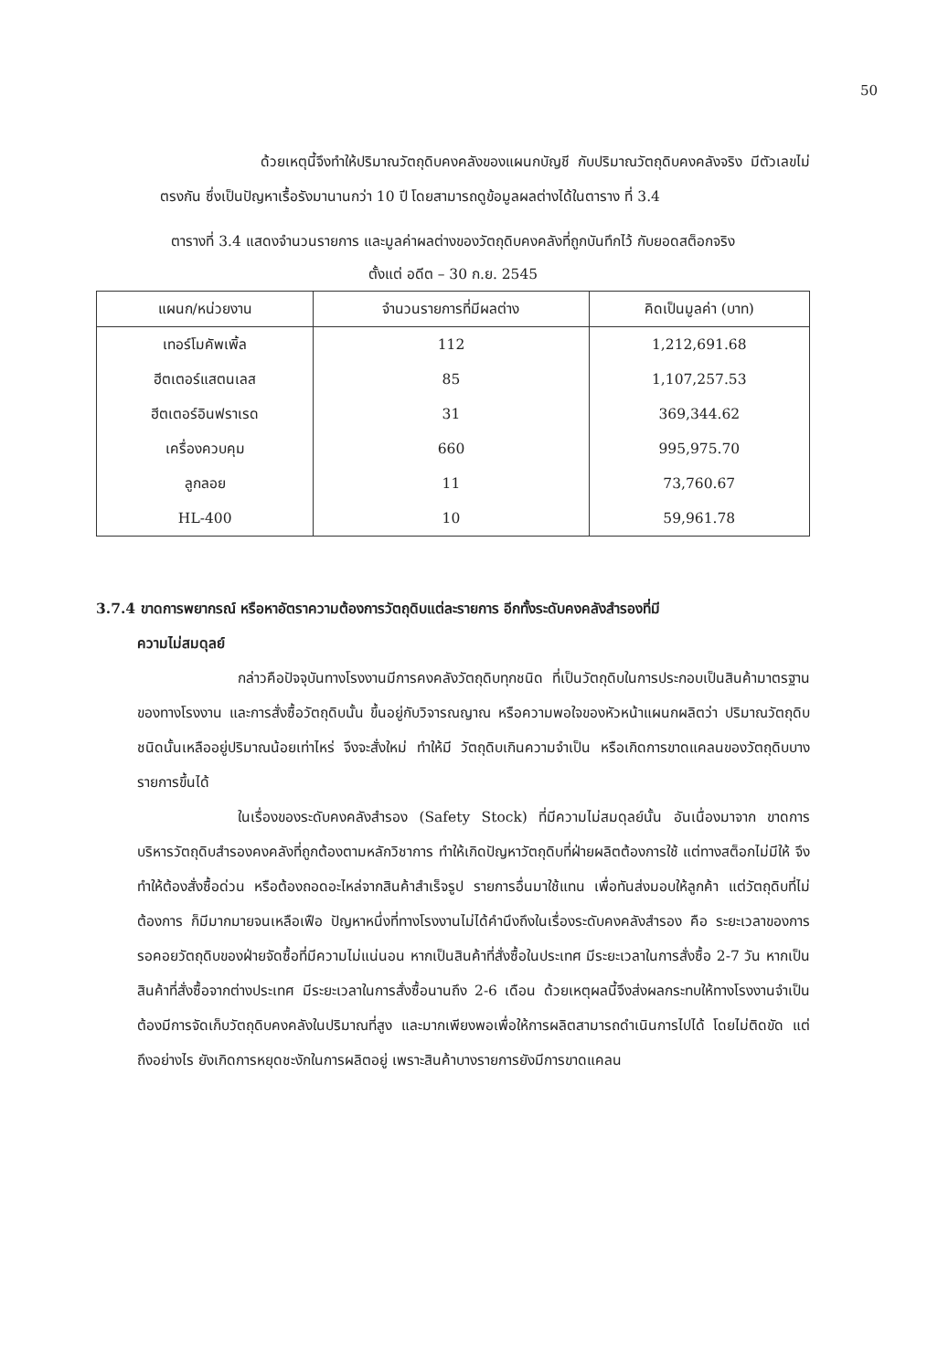50
ด้วยเหตุนี้จึงทำให้ปริมาณวัตถุดิบคงคลังของแผนกบัญชี กับปริมาณวัตถุดิบคงคลังจริง มีตัวเลขไม่ตรงกัน ซึ่งเป็นปัญหาเรื้อรังมานานกว่า 10 ปี โดยสามารถดูข้อมูลผลต่างได้ในตาราง ที่ 3.4
ตารางที่ 3.4 แสดงจำนวนรายการ และมูลค่าผลต่างของวัตถุดิบคงคลังที่ถูกบันทึกไว้ กับยอดสต็อกจริง
ตั้งแต่ อดีต – 30 ก.ย. 2545
| แผนก/หน่วยงาน | จำนวนรายการที่มีผลต่าง | คิดเป็นมูลค่า (บาท) |
| --- | --- | --- |
| เทอร์โมคัพเพิ้ล | 112 | 1,212,691.68 |
| ฮีตเตอร์แสตนเลส | 85 | 1,107,257.53 |
| ฮีตเตอร์อินฟราเรด | 31 | 369,344.62 |
| เครื่องควบคุม | 660 | 995,975.70 |
| ลูกลอย | 11 | 73,760.67 |
| HL-400 | 10 | 59,961.78 |
3.7.4 ขาดการพยากรณ์ หรือหาอัตราความต้องการวัตถุดิบแต่ละรายการ อีกทั้งระดับคงคลังสำรองที่มี
ความไม่สมดุลย์
กล่าวคือปัจจุบันทางโรงงานมีการคงคลังวัตถุดิบทุกชนิด ที่เป็นวัตถุดิบในการประกอบเป็นสินค้ามาตรฐานของทางโรงงาน และการสั่งซื้อวัตถุดิบนั้น ขึ้นอยู่กับวิจารณญาณ หรือความพอใจของหัวหน้าแผนกผลิตว่า ปริมาณวัตถุดิบชนิดนั้นเหลืออยู่ปริมาณน้อยเท่าไหร่ จึงจะสั่งใหม่ ทำให้มี วัตถุดิบเกินความจำเป็น หรือเกิดการขาดแคลนของวัตถุดิบบางรายการขึ้นได้
ในเรื่องของระดับคงคลังสำรอง (Safety Stock) ที่มีความไม่สมดุลย์นั้น อันเนื่องมาจาก ขาดการบริหารวัตถุดิบสำรองคงคลังที่ถูกต้องตามหลักวิชาการ ทำให้เกิดปัญหาวัตถุดิบที่ฝ่ายผลิตต้องการใช้ แต่ทางสต็อกไม่มีให้ จึงทำให้ต้องสั่งซื้อด่วน หรือต้องถอดอะไหล่จากสินค้าสำเร็จรูป รายการอื่นมาใช้แทน เพื่อทันส่งมอบให้ลูกค้า แต่วัตถุดิบที่ไม่ต้องการ ก็มีมากมายจนเหลือเฟือ ปัญหาหนึ่งที่ทางโรงงานไม่ได้คำนึงถึงในเรื่องระดับคงคลังสำรอง คือ ระยะเวลาของการรอคอยวัตถุดิบของฝ่ายจัดซื้อที่มีความไม่แน่นอน หากเป็นสินค้าที่สั่งซื้อในประเทศ มีระยะเวลาในการสั่งซื้อ 2-7 วัน หากเป็นสินค้าที่สั่งซื้อจากต่างประเทศ มีระยะเวลาในการสั่งซื้อนานถึง 2-6 เดือน ด้วยเหตุผลนี้จึงส่งผลกระทบให้ทางโรงงานจำเป็นต้องมีการจัดเก็บวัตถุดิบคงคลังในปริมาณที่สูง และมากเพียงพอเพื่อให้การผลิตสามารถดำเนินการไปได้ โดยไม่ติดขัด แต่ถึงอย่างไร ยังเกิดการหยุดชะงักในการผลิตอยู่ เพราะสินค้าบางรายการยังมีการขาดแคลน